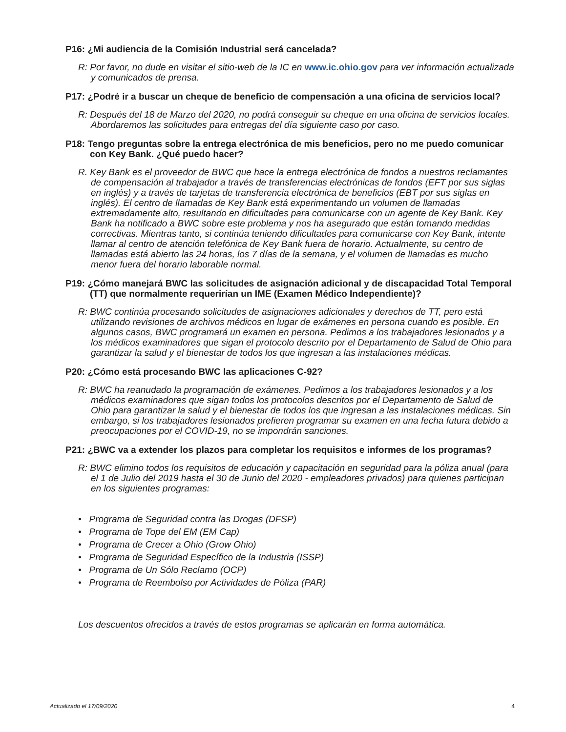P16: ¿Mi audiencia de la Comisión Industrial será cancelada?
R: Por favor, no dude en visitar el sitio-web de la IC en www.ic.ohio.gov para ver información actualizada y comunicados de prensa.
P17: ¿Podré ir a buscar un cheque de beneficio de compensación a una oficina de servicios local?
R: Después del 18 de Marzo del 2020, no podrá conseguir su cheque en una oficina de servicios locales. Abordaremos las solicitudes para entregas del día siguiente caso por caso.
P18: Tengo preguntas sobre la entrega electrónica de mis beneficios, pero no me puedo comunicar con Key Bank. ¿Qué puedo hacer?
R. Key Bank es el proveedor de BWC que hace la entrega electrónica de fondos a nuestros reclamantes de compensación al trabajador a través de transferencias electrónicas de fondos (EFT por sus siglas en inglés) y a través de tarjetas de transferencia electrónica de beneficios (EBT por sus siglas en inglés). El centro de llamadas de Key Bank está experimentando un volumen de llamadas extremadamente alto, resultando en dificultades para comunicarse con un agente de Key Bank. Key Bank ha notificado a BWC sobre este problema y nos ha asegurado que están tomando medidas correctivas. Mientras tanto, si continúa teniendo dificultades para comunicarse con Key Bank, intente llamar al centro de atención telefónica de Key Bank fuera de horario. Actualmente, su centro de llamadas está abierto las 24 horas, los 7 días de la semana, y el volumen de llamadas es mucho menor fuera del horario laborable normal.
P19: ¿Cómo manejará BWC las solicitudes de asignación adicional y de discapacidad Total Temporal (TT) que normalmente requerirían un IME (Examen Médico Independiente)?
R: BWC continúa procesando solicitudes de asignaciones adicionales y derechos de TT, pero está utilizando revisiones de archivos médicos en lugar de exámenes en persona cuando es posible. En algunos casos, BWC programará un examen en persona. Pedimos a los trabajadores lesionados y a los médicos examinadores que sigan el protocolo descrito por el Departamento de Salud de Ohio para garantizar la salud y el bienestar de todos los que ingresan a las instalaciones médicas.
P20: ¿Cómo está procesando BWC las aplicaciones C-92?
R: BWC ha reanudado la programación de exámenes. Pedimos a los trabajadores lesionados y a los médicos examinadores que sigan todos los protocolos descritos por el Departamento de Salud de Ohio para garantizar la salud y el bienestar de todos los que ingresan a las instalaciones médicas. Sin embargo, si los trabajadores lesionados prefieren programar su examen en una fecha futura debido a preocupaciones por el COVID-19, no se impondrán sanciones.
P21: ¿BWC va a extender los plazos para completar los requisitos e informes de los programas?
R: BWC elimino todos los requisitos de educación y capacitación en seguridad para la póliza anual (para el 1 de Julio del 2019 hasta el 30 de Junio del 2020 - empleadores privados) para quienes participan en los siguientes programas:
• Programa de Seguridad contra las Drogas (DFSP)
• Programa de Tope del EM (EM Cap)
• Programa de Crecer a Ohio (Grow Ohio)
• Programa de Seguridad Específico de la Industria (ISSP)
• Programa de Un Sólo Reclamo (OCP)
• Programa de Reembolso por Actividades de Póliza (PAR)
Los descuentos ofrecidos a través de estos programas se aplicarán en forma automática.
Actualizado el 17/09/2020 4